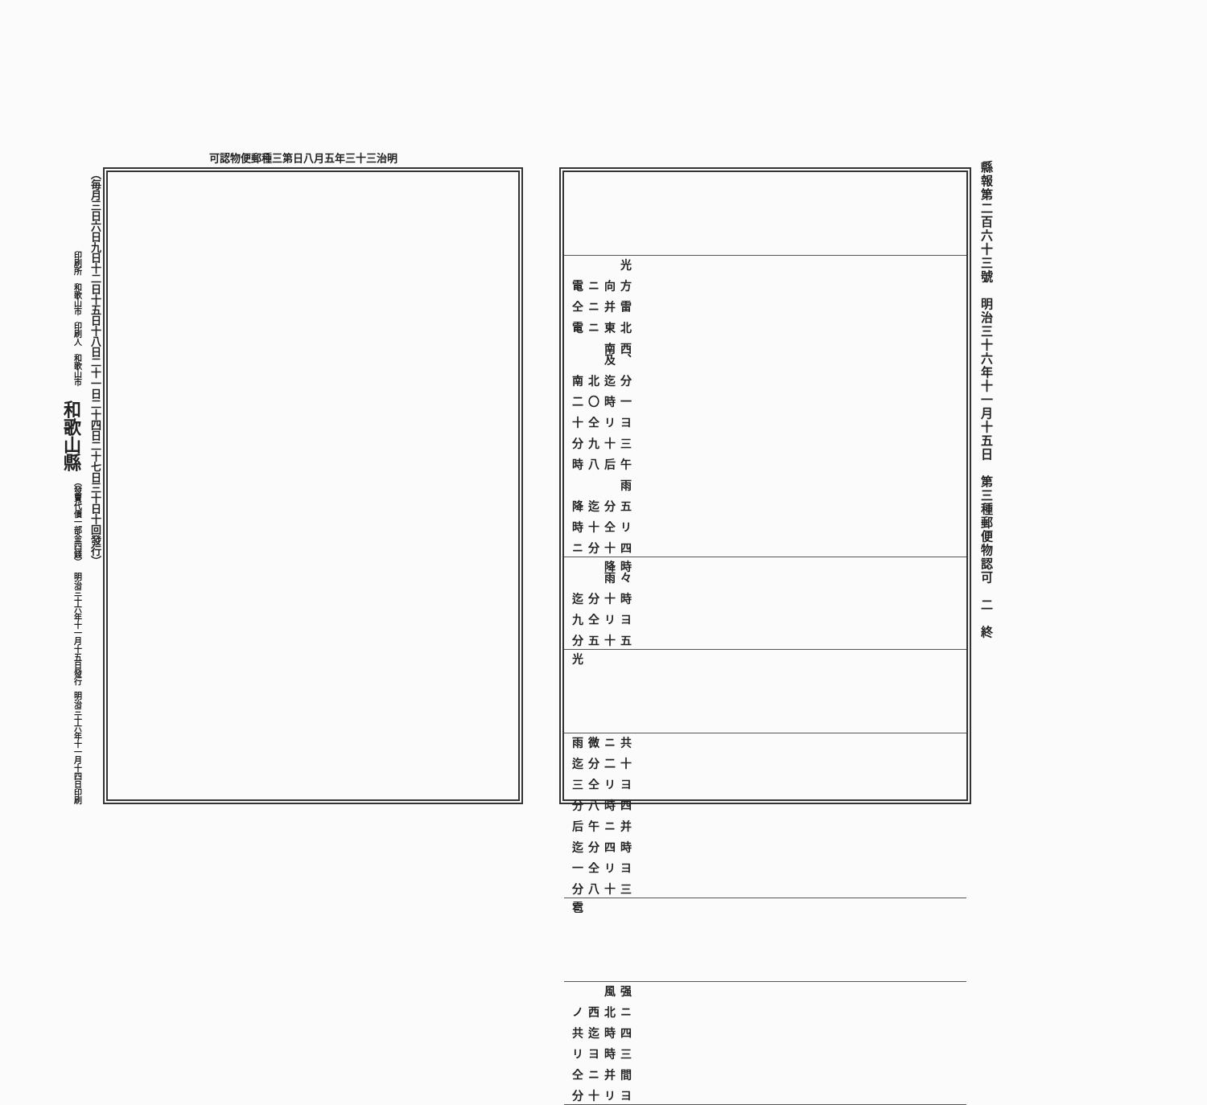可認物便郵種三第日八月五年三十三治明
縣報第二百六十三號　明治三十六年十一月十五日　第三種郵便物認可　二　終
| 四十分ニ リ仝十時 五分迄降 雨 午后八時 三十九分 ヨリ仝十 一時〇二 分迄北南 西、南及 北東ニ電 雷并ニ仝 方向ニ電 光 |
| 五十五分 ヨリ仝九 時十分迄 時々降雨 |
| 光 |
| 三十八分 ヨリ仝一 時四分迄 并ニ午后 四時八分 ヨリ仝三 十二分迄 共ニ微雨 |
| 雹 |
| ヨリ十分 間并ニ仝 三時ヨリ 四時迄共 ニ北西ノ 强風 |
（毎月三日六日九日十二日十五日十八日二十一日二十四日二十七日三十日十回發行）
明治三十六年十一月十四日印刷 明治三十六年十一月十五日發行 （發賣代價一部金四錢） 和歌山縣 印刷人　和歌山市　印刷所　和歌山市